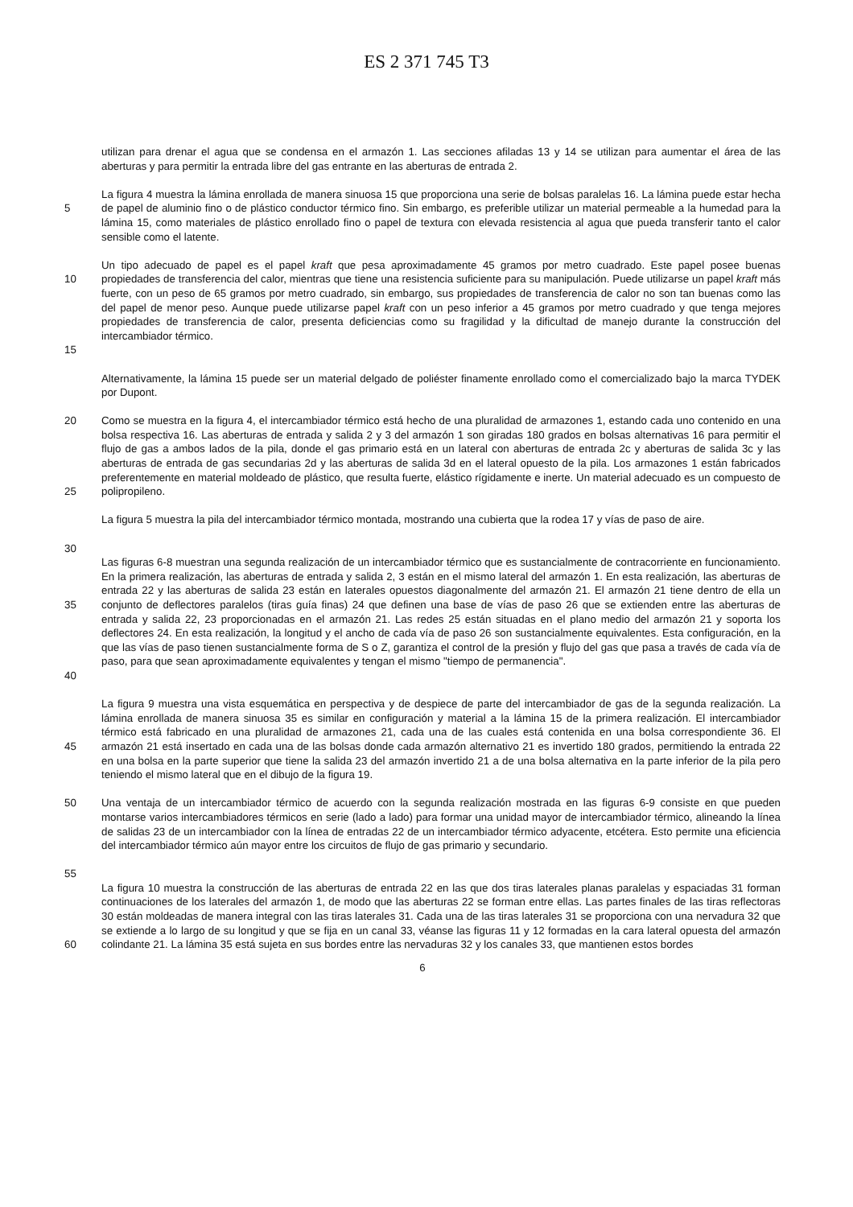ES 2 371 745 T3
utilizan para drenar el agua que se condensa en el armazón 1. Las secciones afiladas 13 y 14 se utilizan para aumentar el área de las aberturas y para permitir la entrada libre del gas entrante en las aberturas de entrada 2.
5 La figura 4 muestra la lámina enrollada de manera sinuosa 15 que proporciona una serie de bolsas paralelas 16. La lámina puede estar hecha de papel de aluminio fino o de plástico conductor térmico fino. Sin embargo, es preferible utilizar un material permeable a la humedad para la lámina 15, como materiales de plástico enrollado fino o papel de textura con elevada resistencia al agua que pueda transferir tanto el calor sensible como el latente.
10
15 Un tipo adecuado de papel es el papel kraft que pesa aproximadamente 45 gramos por metro cuadrado. Este papel posee buenas propiedades de transferencia del calor, mientras que tiene una resistencia suficiente para su manipulación. Puede utilizarse un papel kraft más fuerte, con un peso de 65 gramos por metro cuadrado, sin embargo, sus propiedades de transferencia de calor no son tan buenas como las del papel de menor peso. Aunque puede utilizarse papel kraft con un peso inferior a 45 gramos por metro cuadrado y que tenga mejores propiedades de transferencia de calor, presenta deficiencias como su fragilidad y la dificultad de manejo durante la construcción del intercambiador térmico.
Alternativamente, la lámina 15 puede ser un material delgado de poliéster finamente enrollado como el comercializado bajo la marca TYDEK por Dupont.
20
25 Como se muestra en la figura 4, el intercambiador térmico está hecho de una pluralidad de armazones 1, estando cada uno contenido en una bolsa respectiva 16. Las aberturas de entrada y salida 2 y 3 del armazón 1 son giradas 180 grados en bolsas alternativas 16 para permitir el flujo de gas a ambos lados de la pila, donde el gas primario está en un lateral con aberturas de entrada 2c y aberturas de salida 3c y las aberturas de entrada de gas secundarias 2d y las aberturas de salida 3d en el lateral opuesto de la pila. Los armazones 1 están fabricados preferentemente en material moldeado de plástico, que resulta fuerte, elástico rígidamente e inerte. Un material adecuado es un compuesto de polipropileno.
30 La figura 5 muestra la pila del intercambiador térmico montada, mostrando una cubierta que la rodea 17 y vías de paso de aire.
35
40 Las figuras 6-8 muestran una segunda realización de un intercambiador térmico que es sustancialmente de contracorriente en funcionamiento. En la primera realización, las aberturas de entrada y salida 2, 3 están en el mismo lateral del armazón 1. En esta realización, las aberturas de entrada 22 y las aberturas de salida 23 están en laterales opuestos diagonalmente del armazón 21. El armazón 21 tiene dentro de ella un conjunto de deflectores paralelos (tiras guía finas) 24 que definen una base de vías de paso 26 que se extienden entre las aberturas de entrada y salida 22, 23 proporcionadas en el armazón 21. Las redes 25 están situadas en el plano medio del armazón 21 y soporta los deflectores 24. En esta realización, la longitud y el ancho de cada vía de paso 26 son sustancialmente equivalentes. Esta configuración, en la que las vías de paso tienen sustancialmente forma de S o Z, garantiza el control de la presión y flujo del gas que pasa a través de cada vía de paso, para que sean aproximadamente equivalentes y tengan el mismo "tiempo de permanencia".
45 La figura 9 muestra una vista esquemática en perspectiva y de despiece de parte del intercambiador de gas de la segunda realización. La lámina enrollada de manera sinuosa 35 es similar en configuración y material a la lámina 15 de la primera realización. El intercambiador térmico está fabricado en una pluralidad de armazones 21, cada una de las cuales está contenida en una bolsa correspondiente 36. El armazón 21 está insertado en cada una de las bolsas donde cada armazón alternativo 21 es invertido 180 grados, permitiendo la entrada 22 en una bolsa en la parte superior que tiene la salida 23 del armazón invertido 21 a de una bolsa alternativa en la parte inferior de la pila pero teniendo el mismo lateral que en el dibujo de la figura 19.
50
55 Una ventaja de un intercambiador térmico de acuerdo con la segunda realización mostrada en las figuras 6-9 consiste en que pueden montarse varios intercambiadores térmicos en serie (lado a lado) para formar una unidad mayor de intercambiador térmico, alineando la línea de salidas 23 de un intercambiador con la línea de entradas 22 de un intercambiador térmico adyacente, etcétera. Esto permite una eficiencia del intercambiador térmico aún mayor entre los circuitos de flujo de gas primario y secundario.
60 La figura 10 muestra la construcción de las aberturas de entrada 22 en las que dos tiras laterales planas paralelas y espaciadas 31 forman continuaciones de los laterales del armazón 1, de modo que las aberturas 22 se forman entre ellas. Las partes finales de las tiras reflectoras 30 están moldeadas de manera integral con las tiras laterales 31. Cada una de las tiras laterales 31 se proporciona con una nervadura 32 que se extiende a lo largo de su longitud y que se fija en un canal 33, véanse las figuras 11 y 12 formadas en la cara lateral opuesta del armazón colindante 21. La lámina 35 está sujeta en sus bordes entre las nervaduras 32 y los canales 33, que mantienen estos bordes
6